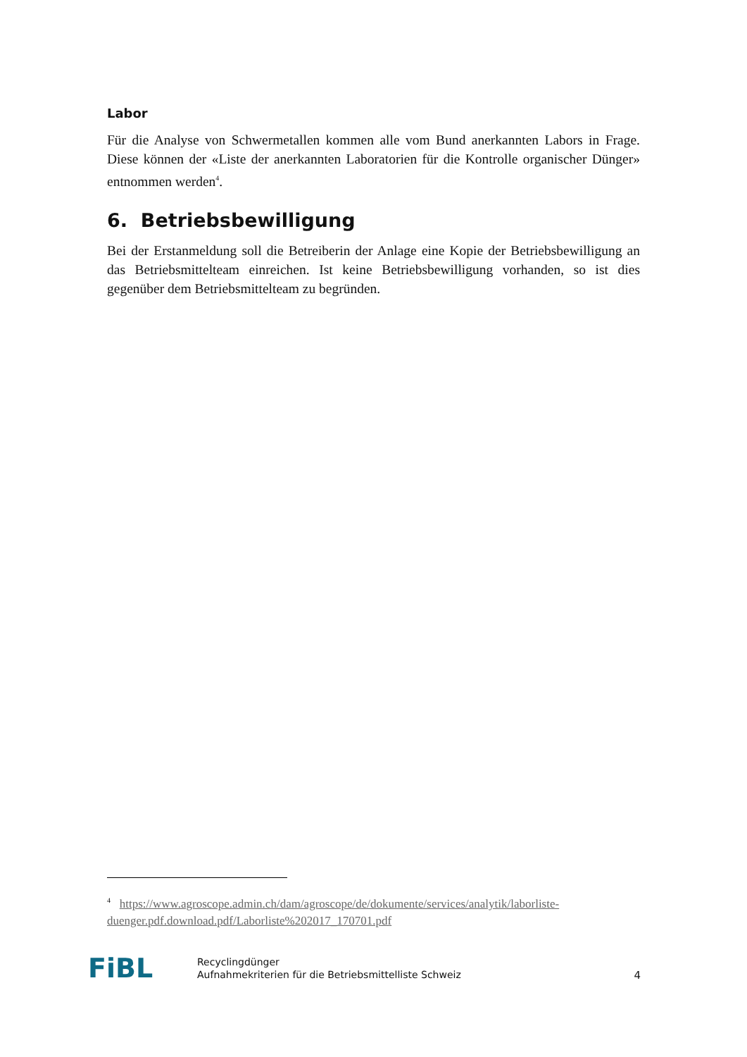Labor
Für die Analyse von Schwermetallen kommen alle vom Bund anerkannten Labors in Frage. Diese können der «Liste der anerkannten Laboratorien für die Kontrolle organischer Dünger» entnommen werden<sup>4</sup>.
6. Betriebsbewilligung
Bei der Erstanmeldung soll die Betreiberin der Anlage eine Kopie der Betriebsbewilligung an das Betriebsmittelteam einreichen. Ist keine Betriebsbewilligung vorhanden, so ist dies gegenüber dem Betriebsmittelteam zu begründen.
<sup>4</sup> https://www.agroscope.admin.ch/dam/agroscope/de/dokumente/services/analytik/laborliste-duenger.pdf.download.pdf/Laborliste%202017_170701.pdf
FiBL
Recyclingdünger
Aufnahmekriterien für die Betriebsmittelliste Schweiz
4